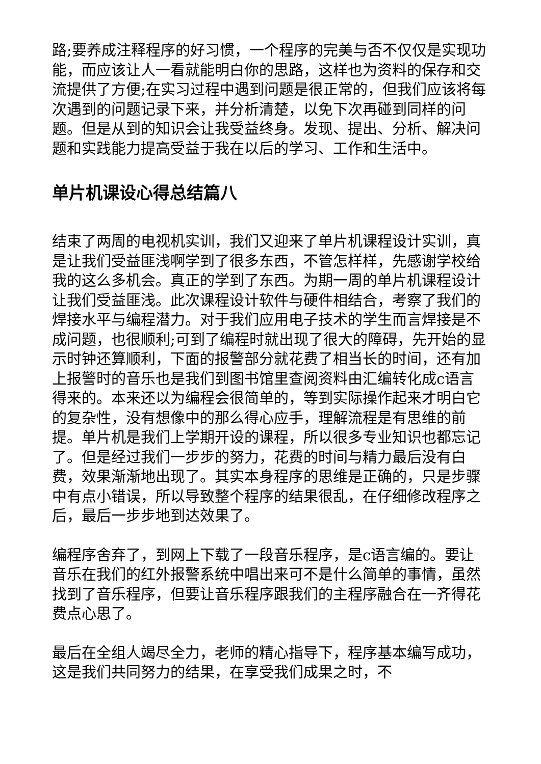路;要养成注释程序的好习惯，一个程序的完美与否不仅仅是实现功能，而应该让人一看就能明白你的思路，这样也为资料的保存和交流提供了方便;在实习过程中遇到问题是很正常的，但我们应该将每次遇到的问题记录下来，并分析清楚，以免下次再碰到同样的问题。但是从到的知识会让我受益终身。发现、提出、分析、解决问题和实践能力提高受益于我在以后的学习、工作和生活中。
单片机课设心得总结篇八
结束了两周的电视机实训，我们又迎来了单片机课程设计实训，真是让我们受益匪浅啊学到了很多东西，不管怎样样，先感谢学校给我的这么多机会。真正的学到了东西。为期一周的单片机课程设计让我们受益匪浅。此次课程设计软件与硬件相结合，考察了我们的焊接水平与编程潜力。对于我们应用电子技术的学生而言焊接是不成问题，也很顺利;可到了编程时就出现了很大的障碍，先开始的显示时钟还算顺利，下面的报警部分就花费了相当长的时间，还有加上报警时的音乐也是我们到图书馆里查阅资料由汇编转化成c语言得来的。本来还以为编程会很简单的，等到实际操作起来才明白它的复杂性，没有想像中的那么得心应手，理解流程是有思维的前提。单片机是我们上学期开设的课程，所以很多专业知识也都忘记了。但是经过我们一步步的努力，花费的时间与精力最后没有白费，效果渐渐地出现了。其实本身程序的思维是正确的，只是步骤中有点小错误，所以导致整个程序的结果很乱，在仔细修改程序之后，最后一步步地到达效果了。
编程序舍弃了，到网上下载了一段音乐程序，是c语言编的。要让音乐在我们的红外报警系统中唱出来可不是什么简单的事情，虽然找到了音乐程序，但要让音乐程序跟我们的主程序融合在一齐得花费点心思了。
最后在全组人竭尽全力，老师的精心指导下，程序基本编写成功，这是我们共同努力的结果，在享受我们成果之时，不